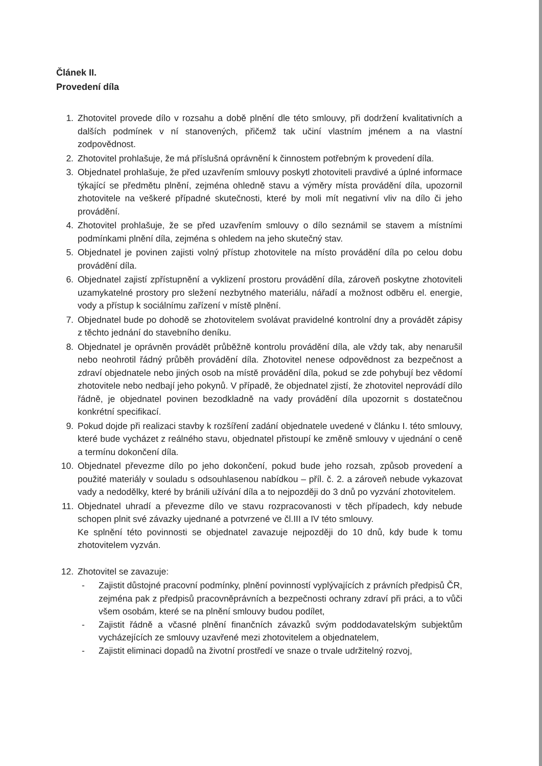Článek II.
Provedení díla
1. Zhotovitel provede dílo v rozsahu a době plnění dle této smlouvy, při dodržení kvalitativních a dalších podmínek v ní stanovených, přičemž tak učiní vlastním jménem a na vlastní zodpovědnost.
2. Zhotovitel prohlašuje, že má příslušná oprávnění k činnostem potřebným k provedení díla.
3. Objednatel prohlašuje, že před uzavřením smlouvy poskytl zhotoviteli pravdivé a úplné informace týkající se předmětu plnění, zejména ohledně stavu a výměry místa provádění díla, upozornil zhotovitele na veškeré případné skutečnosti, které by moli mít negativní vliv na dílo či jeho provádění.
4. Zhotovitel prohlašuje, že se před uzavřením smlouvy o dílo seznámil se stavem a místními podmínkami plnění díla, zejména s ohledem na jeho skutečný stav.
5. Objednatel je povinen zajisti volný přístup zhotovitele na místo provádění díla po celou dobu provádění díla.
6. Objednatel zajistí zpřístupnění a vyklizení prostoru provádění díla, zároveň poskytne zhotoviteli uzamykatelné prostory pro sležení nezbytného materiálu, nářadí a možnost odběru el. energie, vody a přístup k sociálnímu zařízení v místě plnění.
7. Objednatel bude po dohodě se zhotovitelem svolávat pravidelné kontrolní dny a provádět zápisy z těchto jednání do stavebního deníku.
8. Objednatel je oprávněn provádět průběžně kontrolu provádění díla, ale vždy tak, aby nenarušil nebo neohrotil řádný průběh provádění díla. Zhotovitel nenese odpovědnost za bezpečnost a zdraví objednatele nebo jiných osob na místě provádění díla, pokud se zde pohybují bez vědomí zhotovitele nebo nedbají jeho pokynů. V případě, že objednatel zjistí, že zhotovitel neprovádí dílo řádně, je objednatel povinen bezodkladně na vady provádění díla upozornit s dostatečnou konkrétní specifikací.
9. Pokud dojde při realizaci stavby k rozšíření zadání objednatele uvedené v článku I. této smlouvy, které bude vycházet z reálného stavu, objednatel přistoupí ke změně smlouvy v ujednání o ceně a termínu dokončení díla.
10. Objednatel převezme dílo po jeho dokončení, pokud bude jeho rozsah, způsob provedení a použité materiály v souladu s odsouhlasenou nabídkou – příl. č. 2. a zároveň nebude vykazovat vady a nedodělky, které by bránili užívání díla a to nejpozději do 3 dnů po vyzvání zhotovitelem.
11. Objednatel uhradí a převezme dílo ve stavu rozpracovanosti v těch případech, kdy nebude schopen plnit své závazky ujednané a potvrzené ve čl.III a IV této smlouvy.
Ke splnění této povinnosti se objednatel zavazuje nejpozději do 10 dnů, kdy bude k tomu zhotovitelem vyzván.
12. Zhotovitel se zavazuje:
- Zajistit důstojné pracovní podmínky, plnění povinností vyplývajících z právních předpisů ČR, zejména pak z předpisů pracovněprávních a bezpečnosti ochrany zdraví při práci, a to vůči všem osobám, které se na plnění smlouvy budou podílet,
- Zajistit řádně a včasné plnění finančních závazků svým poddodavatelským subjektům vycházejících ze smlouvy uzavřené mezi zhotovitelem a objednatelem,
- Zajistit eliminaci dopadů na životní prostředí ve snaze o trvale udržitelný rozvoj,